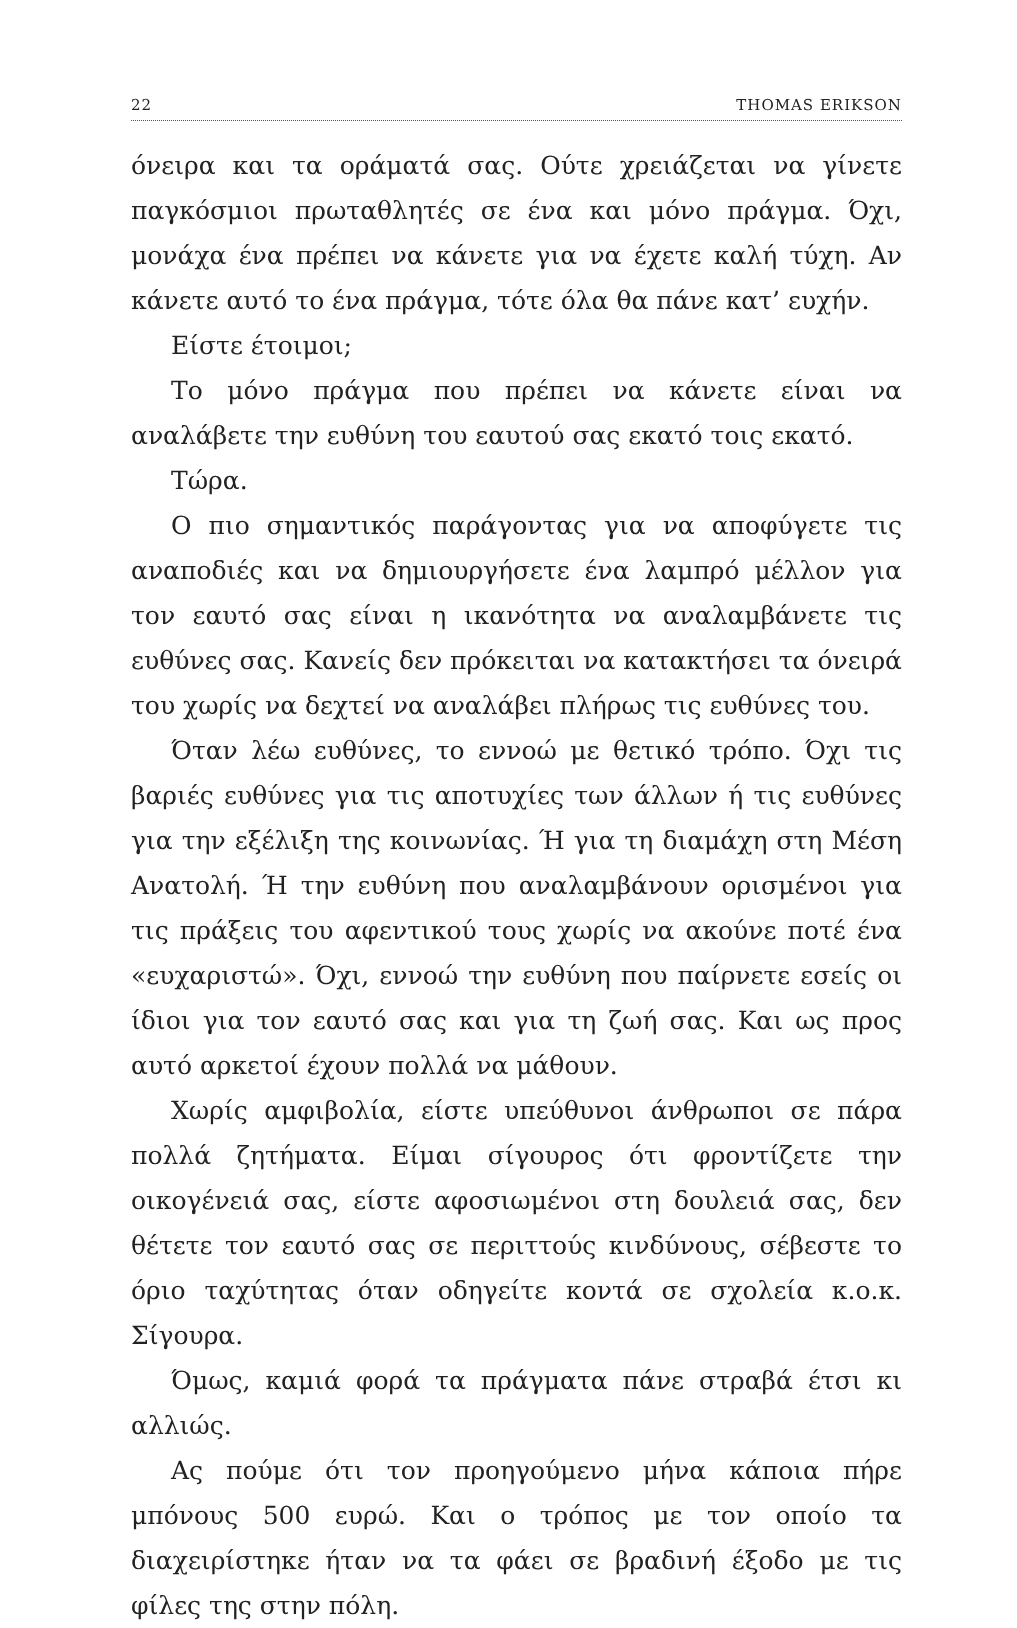22 THOMAS ERIKSON
όνειρα και τα οράματά σας. Ούτε χρειάζεται να γίνετε παγκόσμιοι πρωταθλητές σε ένα και μόνο πράγμα. Όχι, μονάχα ένα πρέπει να κάνετε για να έχετε καλή τύχη. Αν κάνετε αυτό το ένα πράγμα, τότε όλα θα πάνε κατ’ ευχήν.
Είστε έτοιμοι;
Το μόνο πράγμα που πρέπει να κάνετε είναι να αναλάβετε την ευθύνη του εαυτού σας εκατό τοις εκατό.
Τώρα.
Ο πιο σημαντικός παράγοντας για να αποφύγετε τις αναποδιές και να δημιουργήσετε ένα λαμπρό μέλλον για τον εαυτό σας είναι η ικανότητα να αναλαμβάνετε τις ευθύνες σας. Κανείς δεν πρόκειται να κατακτήσει τα όνειρά του χωρίς να δεχτεί να αναλάβει πλήρως τις ευθύνες του.
Όταν λέω ευθύνες, το εννοώ με θετικό τρόπο. Όχι τις βαριές ευθύνες για τις αποτυχίες των άλλων ή τις ευθύνες για την εξέλιξη της κοινωνίας. Ή για τη διαμάχη στη Μέση Ανατολή. Ή την ευθύνη που αναλαμβάνουν ορισμένοι για τις πράξεις του αφεντικού τους χωρίς να ακούνε ποτέ ένα «ευχαριστώ». Όχι, εννοώ την ευθύνη που παίρνετε εσείς οι ίδιοι για τον εαυτό σας και για τη ζωή σας. Και ως προς αυτό αρκετοί έχουν πολλά να μάθουν.
Χωρίς αμφιβολία, είστε υπεύθυνοι άνθρωποι σε πάρα πολλά ζητήματα. Είμαι σίγουρος ότι φροντίζετε την οικογένειά σας, είστε αφοσιωμένοι στη δουλειά σας, δεν θέτετε τον εαυτό σας σε περιττούς κινδύνους, σέβεστε το όριο ταχύτητας όταν οδηγείτε κοντά σε σχολεία κ.ο.κ. Σίγουρα.
Όμως, καμιά φορά τα πράγματα πάνε στραβά έτσι κι αλλιώς.
Ας πούμε ότι τον προηγούμενο μήνα κάποια πήρε μπόνους 500 ευρώ. Και ο τρόπος με τον οποίο τα διαχειρίστηκε ήταν να τα φάει σε βραδινή έξοδο με τις φίλες της στην πόλη.